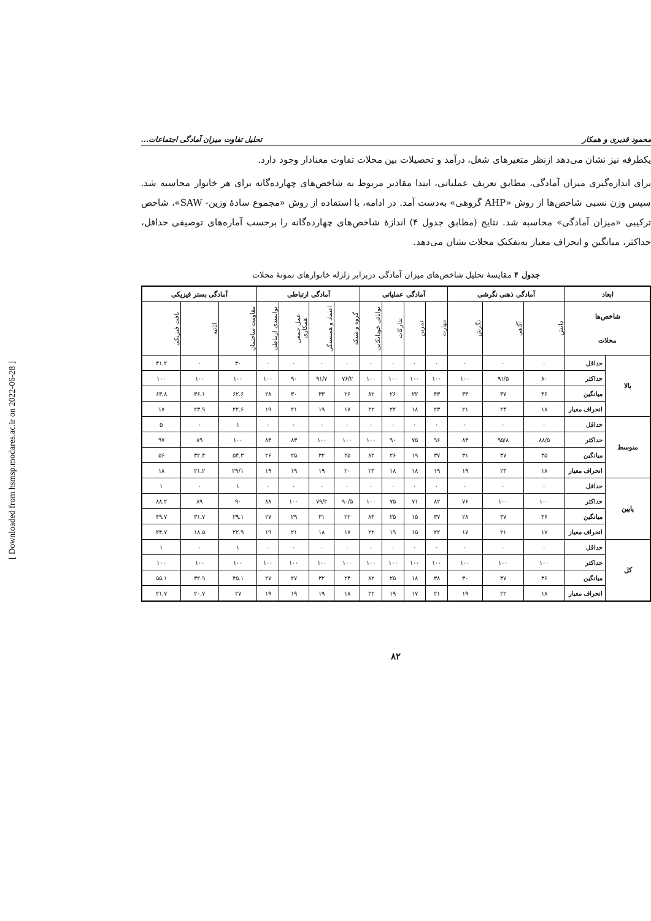[ Downloaded from hsmsp.modares.ac.ir on 2022-06-28 ]
محمود قدیری و همکار تحلیل تفاوت میزان آمادگی اجتماعات...
یکطرفه نیز نشان می‌دهد ازنظر متغیرهای شغل، درآمد و تحصیلات بین محلات تفاوت معنادار وجود دارد.
برای اندازه‌گیری میزان آمادگی، مطابق تعریف عملیاتی، ابتدا مقادیر مربوط به شاخص‌های چهارده‌گانه برای هر خانوار محاسبه شد. سپس وزن نسبی شاخص‌ها از روش «AHP گروهی» به‌دست آمد. در ادامه، با استفاده از روش «مجموع سادهٔ وزین- SAW»، شاخص ترکیبی «میزان آمادگی» محاسبه شد. نتایج (مطابق جدول ۴) اندازهٔ شاخص‌های چهارده‌گانه را برحسب آماره‌های توصیفی حداقل، حداکثر، میانگین و انحراف معیار به‌تفکیک محلات نشان می‌دهد.
جدول ۴ مقایسهٔ تحلیل شاخص‌های میزان آمادگی دربرابر زلزله خانوارهای نمونهٔ محلات
| ابعاد | | آمادگی ذهنی نگرشی | | | آمادگی عملیاتی | | | | آمادگی ارتباطی | | | | آمادگی بستر فیزیکی | | |
| --- | --- | --- | --- | --- | --- | --- | --- | --- | --- | --- | --- | --- | --- | --- | --- |
| شاخص‌ها محلات | | دانش | آگاهی | نگرش | مهارت | تمرین | تدارکات | توانائی خوداتکایی | گروه و شبکه | اعتماد و همبستگی | عمل جمعی همکاری | توانمندی ارتباطی | مقاومت ساختمان | اثاثیه | بافت فیزیکی |
| بالا | حداقل | ۰ | ۰ | ۰ | ۰ | ۰ | ۰ | ۰ | ۰ | ۰ | ۰ | ۰ | ۳۰ | ۰ | ۴۱.۲ |
| | حداکثر | ۸۰ | ۹۱/۵ | ۱۰۰ | ۱۰۰ | ۱۰۰ | ۱۰۰ | ۱۰۰ | ۷۶/۲ | ۹۱/۷ | ۹۰ | ۱۰۰ | ۱۰۰ | ۱۰۰ | ۱۰۰ |
| | میانگین | ۳۶ | ۳۷ | ۳۳ | ۴۳ | ۲۲ | ۲۶ | ۸۲ | ۲۶ | ۳۳ | ۳۰ | ۲۸ | ۶۲.۶ | ۳۶.۱ | ۶۳.۸ |
| | انحراف معیار | ۱۸ | ۲۴ | ۲۱ | ۲۳ | ۱۸ | ۲۲ | ۲۲ | ۱۷ | ۱۹ | ۲۱ | ۱۹ | ۲۲.۶ | ۲۳.۹ | ۱۷ |
| متوسط | حداقل | ۰ | ۰ | ۰ | ۰ | ۰ | ۰ | ۰ | ۰ | ۰ | ۰ | ۰ | ۱ | ۰ | ۵ |
| | حداکثر | ۸۸/۵ | ۹۵/۸ | ۸۳ | ۹۶ | ۷۵ | ۹۰ | ۱۰۰ | ۱۰۰ | ۱۰۰ | ۸۳ | ۸۳ | ۱۰۰ | ۸۹ | ۹۷ |
| | میانگین | ۳۵ | ۳۷ | ۳۱ | ۳۷ | ۱۹ | ۲۶ | ۸۲ | ۲۵ | ۳۲ | ۲۵ | ۲۶ | ۵۴.۳ | ۳۲.۴ | ۵۶ |
| | انحراف معیار | ۱۸ | ۲۳ | ۱۹ | ۱۹ | ۱۸ | ۱۸ | ۲۳ | ۲۰ | ۱۹ | ۱۹ | ۱۹ | ۲۹/۱ | ۲۱.۲ | ۱۸ |
| پایین | حداقل | ۰ | ۰ | ۰ | ۰ | ۰ | ۰ | ۰ | ۰ | ۰ | ۰ | ۰ | ۱ | ۰ | ۱ |
| | حداکثر | ۱۰۰ | ۱۰۰ | ۷۶ | ۸۲ | ۷۱ | ۷۵ | ۱۰۰ | ۹۰/۵ | ۷۹/۲ | ۱۰۰ | ۸۸ | ۹۰ | ۸۹ | ۸۸.۲ |
| | میانگین | ۳۶ | ۳۷ | ۲۸ | ۳۷ | ۱۵ | ۲۵ | ۸۴ | ۲۲ | ۳۱ | ۲۹ | ۲۷ | ۲۹.۱ | ۳۱.۷ | ۴۹.۷ |
| | انحراف معیار | ۱۷ | ۲۱ | ۱۷ | ۲۲ | ۱۵ | ۱۹ | ۲۲ | ۱۷ | ۱۸ | ۲۱ | ۱۹ | ۲۲.۹ | ۱۸.۵ | ۲۴.۷ |
| کل | حداقل | ۰ | ۰ | ۰ | ۰ | ۰ | ۰ | ۰ | ۰ | ۰ | ۰ | ۰ | ۱ | ۰ | ۱ |
| | حداکثر | ۱۰۰ | ۱۰۰ | ۱۰۰ | ۱۰۰ | ۱۰۰ | ۱۰۰ | ۱۰۰ | ۱۰۰ | ۱۰۰ | ۱۰۰ | ۱۰۰ | ۱۰۰ | ۱۰۰ | ۱۰۰ |
| | میانگین | ۳۶ | ۳۷ | ۳۰ | ۳۸ | ۱۸ | ۲۵ | ۸۲ | ۲۴ | ۳۲ | ۲۷ | ۲۷ | ۴۵.۱ | ۳۲.۹ | ۵۵.۱ |
| | انحراف معیار | ۱۸ | ۲۲ | ۱۹ | ۲۱ | ۱۷ | ۱۹ | ۲۲ | ۱۸ | ۱۹ | ۱۹ | ۱۹ | ۲۷ | ۲۰.۷ | ۲۱.۷ |
۸۲